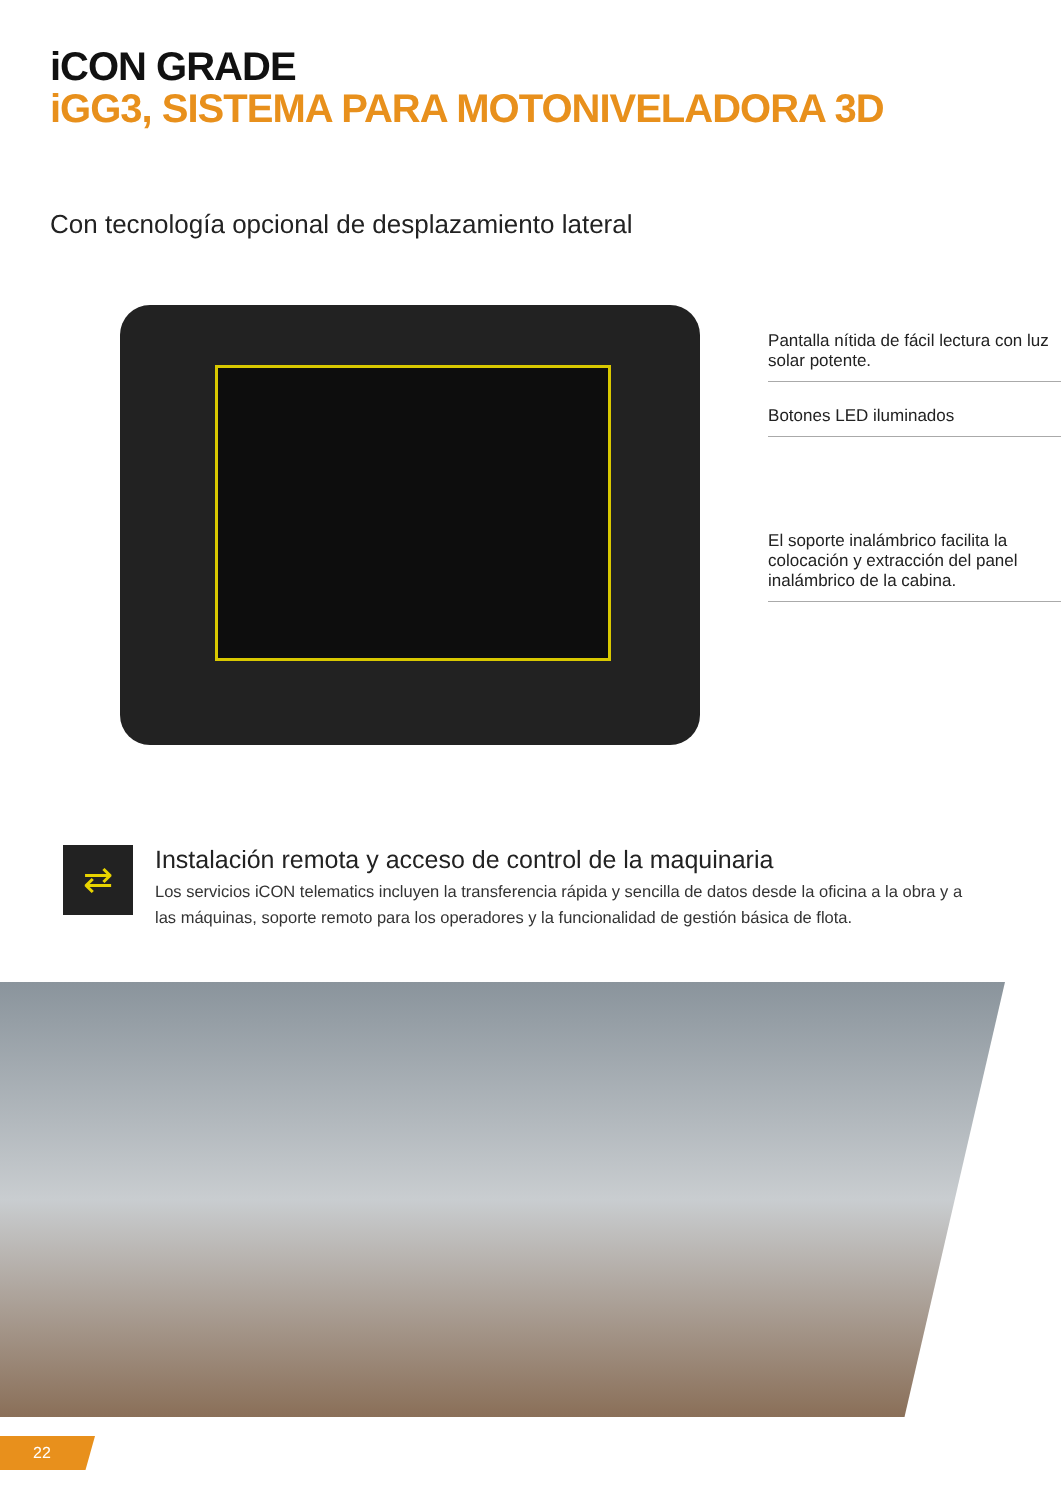iCON GRADE
iGG3, SISTEMA PARA MOTONIVELADORA 3D
Con tecnología opcional de desplazamiento lateral
Pantalla nítida de fácil lectura con luz solar potente.
Botones LED iluminados
El soporte inalámbrico facilita la colocación y extracción del panel inalámbrico de la cabina.
⇄
Instalación remota y acceso de control de la maquinaria
Los servicios iCON telematics incluyen la transferencia rápida y sencilla de datos desde la oficina a la obra y a las máquinas, soporte remoto para los operadores y la funcionalidad de gestión básica de flota.
22